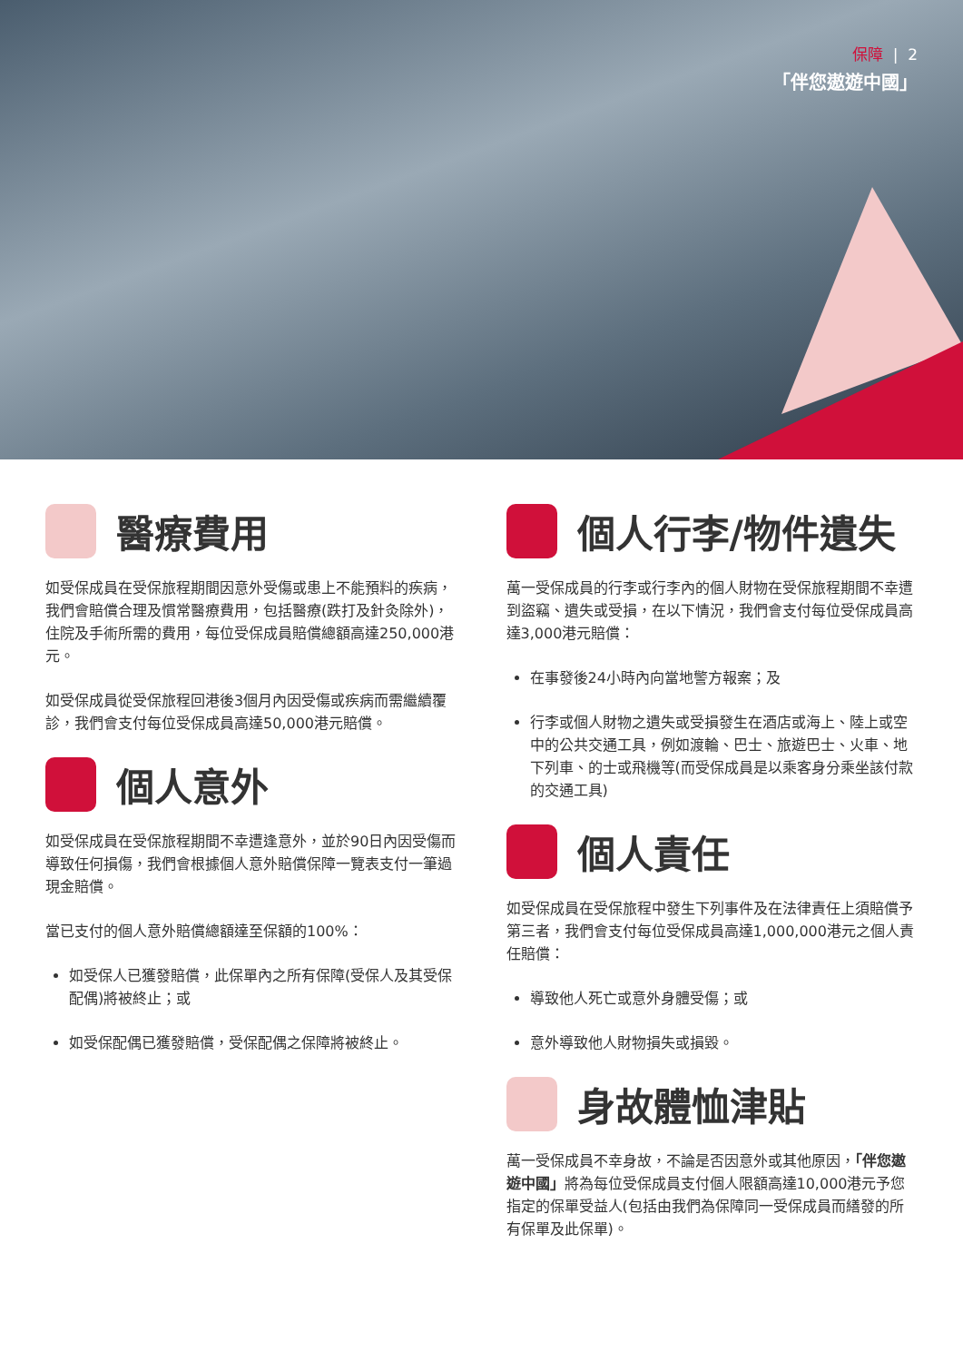保障 | 2
「伴您遨遊中國」
醫療費用
如受保成員在受保旅程期間因意外受傷或患上不能預料的疾病，我們會賠償合理及慣常醫療費用，包括醫療(跌打及針灸除外)，住院及手術所需的費用，每位受保成員賠償總額高達250,000港元。
如受保成員從受保旅程回港後3個月內因受傷或疾病而需繼續覆診，我們會支付每位受保成員高達50,000港元賠償。
個人意外
如受保成員在受保旅程期間不幸遭逢意外，並於90日內因受傷而導致任何損傷，我們會根據個人意外賠償保障一覽表支付一筆過現金賠償。
當已支付的個人意外賠償總額達至保額的100%：
如受保人已獲發賠償，此保單內之所有保障(受保人及其受保配偶)將被終止；或
如受保配偶已獲發賠償，受保配偶之保障將被終止。
個人行李/物件遺失
萬一受保成員的行李或行李內的個人財物在受保旅程期間不幸遭到盜竊、遺失或受損，在以下情況，我們會支付每位受保成員高達3,000港元賠償：
在事發後24小時內向當地警方報案；及
行李或個人財物之遺失或受損發生在酒店或海上、陸上或空中的公共交通工具，例如渡輪、巴士、旅遊巴士、火車、地下列車、的士或飛機等(而受保成員是以乘客身分乘坐該付款的交通工具)
個人責任
如受保成員在受保旅程中發生下列事件及在法律責任上須賠償予第三者，我們會支付每位受保成員高達1,000,000港元之個人責任賠償：
導致他人死亡或意外身體受傷；或
意外導致他人財物損失或損毀。
身故體恤津貼
萬一受保成員不幸身故，不論是否因意外或其他原因，「伴您遨遊中國」將為每位受保成員支付個人限額高達10,000港元予您指定的保單受益人(包括由我們為保障同一受保成員而繕發的所有保單及此保單)。